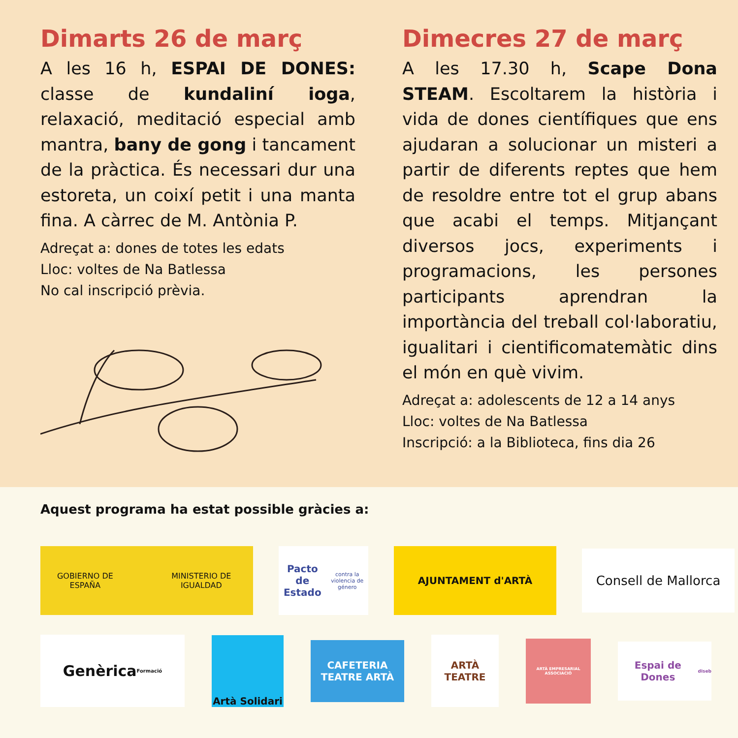Dimarts 26 de març
A les 16 h, ESPAI DE DONES: classe de kundaliní ioga, relaxació, meditació especial amb mantra, bany de gong i tancament de la pràctica. És necessari dur una estoreta, un coixí petit i una manta fina. A càrrec de M. Antònia P.
Adreçat a: dones de totes les edats
Lloc: voltes de Na Batlessa
No cal inscripció prèvia.
Dimecres 27 de març
A les 17.30 h, Scape Dona STEAM. Escoltarem la història i vida de dones científiques que ens ajudaran a solucionar un misteri a partir de diferents reptes que hem de resoldre entre tot el grup abans que acabi el temps. Mitjançant diversos jocs, experiments i programacions, les persones participants aprendran la importància del treball col·laboratiu, igualitari i cientificomatemàtic dins el món en què vivim.
Adreçat a: adolescents de 12 a 14 anys
Lloc: voltes de Na Batlessa
Inscripció: a la Biblioteca, fins dia 26
Aquest programa ha estat possible gràcies a:
GOBIERNO DE ESPAÑA MINISTERIO DE IGUALDAD
Pacto de Estado
contra la violencia de género
AJUNTAMENT d'ARTÀ
Consell de Mallorca
Genèrica
Formació
Artà Solidari
CAFETERIA TEATRE ARTÀ
ARTÀ TEATRE
ARTÀ EMPRESARIAL ASSOCIACIÓ
Espai de Dones
diseb